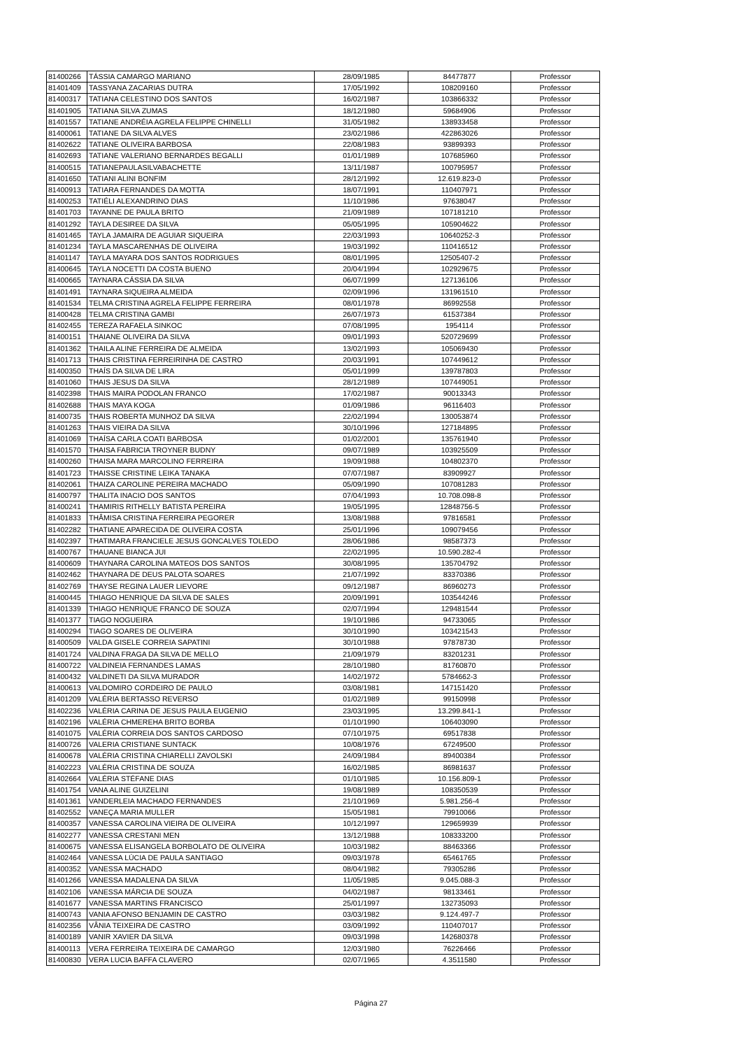| 81400266 | TÁSSIA CAMARGO MARIANO | 28/09/1985 | 84477877 | Professor |
| 81401409 | TASSYANA ZACARIAS DUTRA | 17/05/1992 | 108209160 | Professor |
| 81400317 | TATIANA CELESTINO DOS SANTOS | 16/02/1987 | 103866332 | Professor |
| 81401905 | TATIANA SILVA ZUMAS | 18/12/1980 | 59684906 | Professor |
| 81401557 | TATIANE ANDRÉIA AGRELA FELIPPE CHINELLI | 31/05/1982 | 138933458 | Professor |
| 81400061 | TATIANE DA SILVA ALVES | 23/02/1986 | 422863026 | Professor |
| 81402622 | TATIANE OLIVEIRA BARBOSA | 22/08/1983 | 93899393 | Professor |
| 81402693 | TATIANE VALERIANO BERNARDES BEGALLI | 01/01/1989 | 107685960 | Professor |
| 81400515 | TATIANEPAULASILVABACHETTE | 13/11/1987 | 100795957 | Professor |
| 81401650 | TATIANI ALINI BONFIM | 28/12/1992 | 12.619.823-0 | Professor |
| 81400913 | TATIARA FERNANDES DA MOTTA | 18/07/1991 | 110407971 | Professor |
| 81400253 | TATIÉLI ALEXANDRINO DIAS | 11/10/1986 | 97638047 | Professor |
| 81401703 | TAYANNE DE PAULA BRITO | 21/09/1989 | 107181210 | Professor |
| 81401292 | TAYLA DESIREE DA SILVA | 05/05/1995 | 105904622 | Professor |
| 81401465 | TAYLA JAMAIRA DE AGUIAR SIQUEIRA | 22/03/1993 | 10640252-3 | Professor |
| 81401234 | TAYLA MASCARENHAS DE OLIVEIRA | 19/03/1992 | 110416512 | Professor |
| 81401147 | TAYLA MAYARA DOS SANTOS RODRIGUES | 08/01/1995 | 12505407-2 | Professor |
| 81400645 | TAYLA NOCETTI DA COSTA BUENO | 20/04/1994 | 102929675 | Professor |
| 81400665 | TAYNARA CÁSSIA DA SILVA | 06/07/1999 | 127136106 | Professor |
| 81401491 | TAYNARA SIQUEIRA ALMEIDA | 02/09/1996 | 131961510 | Professor |
| 81401534 | TELMA CRISTINA AGRELA FELIPPE FERREIRA | 08/01/1978 | 86992558 | Professor |
| 81400428 | TELMA CRISTINA GAMBI | 26/07/1973 | 61537384 | Professor |
| 81402455 | TEREZA RAFAELA SINKOC | 07/08/1995 | 1954114 | Professor |
| 81400151 | THAIANE OLIVEIRA DA SILVA | 09/01/1993 | 520729699 | Professor |
| 81401362 | THAILA ALINE FERREIRA DE ALMEIDA | 13/02/1993 | 105069430 | Professor |
| 81401713 | THAIS CRISTINA FERREIRINHA DE CASTRO | 20/03/1991 | 107449612 | Professor |
| 81400350 | THAÍS DA SILVA DE LIRA | 05/01/1999 | 139787803 | Professor |
| 81401060 | THAIS JESUS DA SILVA | 28/12/1989 | 107449051 | Professor |
| 81402398 | THAIS MAIRA PODOLAN FRANCO | 17/02/1987 | 90013343 | Professor |
| 81402688 | THAIS MAYA KOGA | 01/09/1986 | 96116403 | Professor |
| 81400735 | THAIS ROBERTA MUNHOZ DA SILVA | 22/02/1994 | 130053874 | Professor |
| 81401263 | THAIS VIEIRA DA SILVA | 30/10/1996 | 127184895 | Professor |
| 81401069 | THAÍSA CARLA COATI BARBOSA | 01/02/2001 | 135761940 | Professor |
| 81401570 | THAISA FABRICIA TROYNER BUDNY | 09/07/1989 | 103925509 | Professor |
| 81400260 | THAISA MARA MARCOLINO FERREIRA | 19/09/1988 | 104802370 | Professor |
| 81401723 | THAISSE CRISTINE LEIKA TANAKA | 07/07/1987 | 83909927 | Professor |
| 81402061 | THAIZA CAROLINE PEREIRA MACHADO | 05/09/1990 | 107081283 | Professor |
| 81400797 | THALITA INACIO DOS SANTOS | 07/04/1993 | 10.708.098-8 | Professor |
| 81400241 | THAMIRIS RITHELLY BATISTA PEREIRA | 19/05/1995 | 12848756-5 | Professor |
| 81401833 | THÂMISA CRISTINA FERREIRA PEGORER | 13/08/1988 | 97816581 | Professor |
| 81402282 | THATIANE APARECIDA DE OLIVEIRA COSTA | 25/01/1996 | 109079456 | Professor |
| 81402397 | THATIMARA FRANCIELE JESUS GONCALVES TOLEDO | 28/06/1986 | 98587373 | Professor |
| 81400767 | THAUANE BIANCA JUI | 22/02/1995 | 10.590.282-4 | Professor |
| 81400609 | THAYNARA CAROLINA MATEOS DOS SANTOS | 30/08/1995 | 135704792 | Professor |
| 81402462 | THAYNARA DE DEUS PALOTA SOARES | 21/07/1992 | 83370386 | Professor |
| 81402769 | THAYSE REGINA LAUER LIEVORE | 09/12/1987 | 86960273 | Professor |
| 81400445 | THIAGO HENRIQUE DA SILVA DE SALES | 20/09/1991 | 103544246 | Professor |
| 81401339 | THIAGO HENRIQUE FRANCO DE SOUZA | 02/07/1994 | 129481544 | Professor |
| 81401377 | TIAGO NOGUEIRA | 19/10/1986 | 94733065 | Professor |
| 81400294 | TIAGO SOARES DE OLIVEIRA | 30/10/1990 | 103421543 | Professor |
| 81400509 | VALDA GISELE CORREIA SAPATINI | 30/10/1988 | 97878730 | Professor |
| 81401724 | VALDINA FRAGA DA SILVA DE MELLO | 21/09/1979 | 83201231 | Professor |
| 81400722 | VALDINEIA FERNANDES LAMAS | 28/10/1980 | 81760870 | Professor |
| 81400432 | VALDINETI DA SILVA MURADOR | 14/02/1972 | 5784662-3 | Professor |
| 81400613 | VALDOMIRO CORDEIRO DE PAULO | 03/08/1981 | 147151420 | Professor |
| 81401209 | VALÉRIA BERTASSO REVERSO | 01/02/1989 | 99150998 | Professor |
| 81402236 | VALÉRIA CARINA DE JESUS PAULA EUGENIO | 23/03/1995 | 13.299.841-1 | Professor |
| 81402196 | VALÉRIA CHMEREHA BRITO BORBA | 01/10/1990 | 106403090 | Professor |
| 81401075 | VALÉRIA CORREIA DOS SANTOS CARDOSO | 07/10/1975 | 69517838 | Professor |
| 81400726 | VALERIA CRISTIANE SUNTACK | 10/08/1976 | 67249500 | Professor |
| 81400678 | VALÉRIA CRISTINA CHIARELLI ZAVOLSKI | 24/09/1984 | 89400384 | Professor |
| 81402223 | VALÉRIA CRISTINA DE SOUZA | 16/02/1985 | 86981637 | Professor |
| 81402664 | VALÉRIA STÉFANE DIAS | 01/10/1985 | 10.156.809-1 | Professor |
| 81401754 | VANA ALINE GUIZELINI | 19/08/1989 | 108350539 | Professor |
| 81401361 | VANDERLEIA MACHADO FERNANDES | 21/10/1969 | 5.981.256-4 | Professor |
| 81402552 | VANEÇA MARIA MULLER | 15/05/1981 | 79910066 | Professor |
| 81400357 | VANESSA CAROLINA VIEIRA DE OLIVEIRA | 10/12/1997 | 129659939 | Professor |
| 81402277 | VANESSA CRESTANI MEN | 13/12/1988 | 108333200 | Professor |
| 81400675 | VANESSA ELISANGELA BORBOLATO DE OLIVEIRA | 10/03/1982 | 88463366 | Professor |
| 81402464 | VANESSA LÚCIA DE PAULA SANTIAGO | 09/03/1978 | 65461765 | Professor |
| 81400352 | VANESSA MACHADO | 08/04/1982 | 79305286 | Professor |
| 81401266 | VANESSA MADALENA DA SILVA | 11/05/1985 | 9.045.088-3 | Professor |
| 81402106 | VANESSA MÁRCIA DE SOUZA | 04/02/1987 | 98133461 | Professor |
| 81401677 | VANESSA MARTINS FRANCISCO | 25/01/1997 | 132735093 | Professor |
| 81400743 | VANIA AFONSO BENJAMIN DE CASTRO | 03/03/1982 | 9.124.497-7 | Professor |
| 81402356 | VÂNIA TEIXEIRA DE CASTRO | 03/09/1992 | 110407017 | Professor |
| 81400189 | VANIR XAVIER DA SILVA | 09/03/1998 | 142680378 | Professor |
| 81400113 | VERA FERREIRA TEIXEIRA DE CAMARGO | 12/03/1980 | 76226466 | Professor |
| 81400830 | VERA LUCIA BAFFA CLAVERO | 02/07/1965 | 4.3511580 | Professor |
Página 27